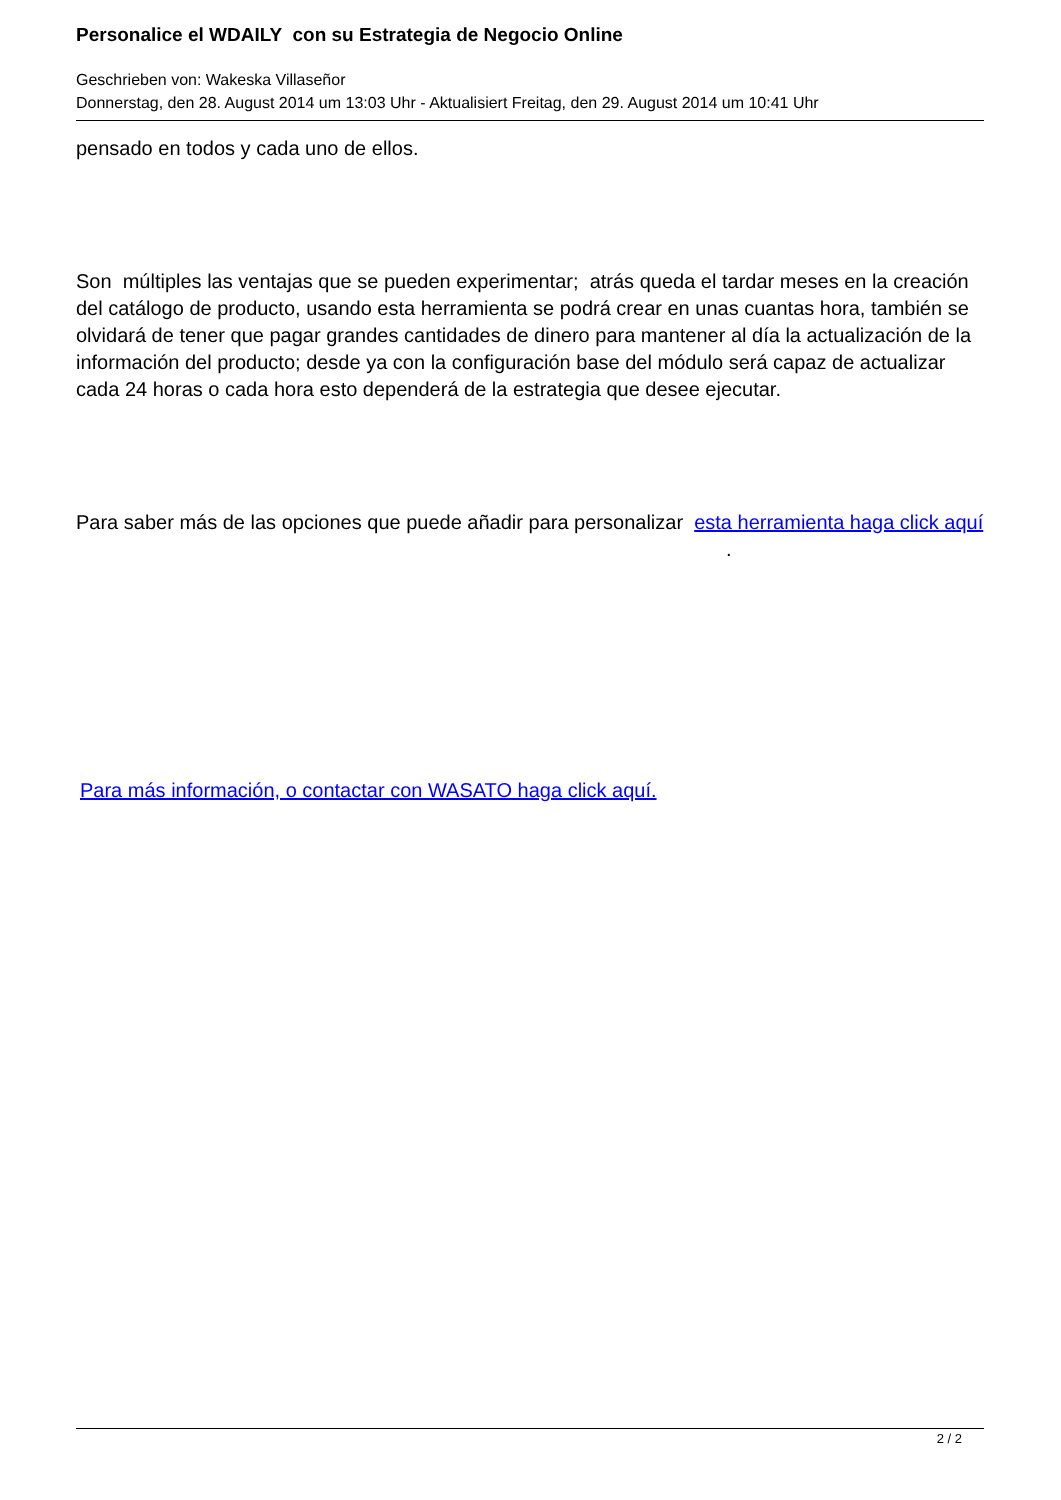Personalice el WDAILY con su Estrategia de Negocio Online
Geschrieben von: Wakeska Villaseñor
Donnerstag, den 28. August 2014 um 13:03 Uhr - Aktualisiert Freitag, den 29. August 2014 um 10:41 Uhr
pensado en todos y cada uno de ellos.
Son múltiples las ventajas que se pueden experimentar; atrás queda el tardar meses en la creación del catálogo de producto, usando esta herramienta se podrá crear en unas cuantas hora, también se olvidará de tener que pagar grandes cantidades de dinero para mantener al día la actualización de la información del producto; desde ya con la configuración base del módulo será capaz de actualizar cada 24 horas o cada hora esto dependerá de la estrategia que desee ejecutar.
Para saber más de las opciones que puede añadir para personalizar esta herramienta haga click aquí .
Para más información, o contactar con WASATO haga click aquí.
2 / 2